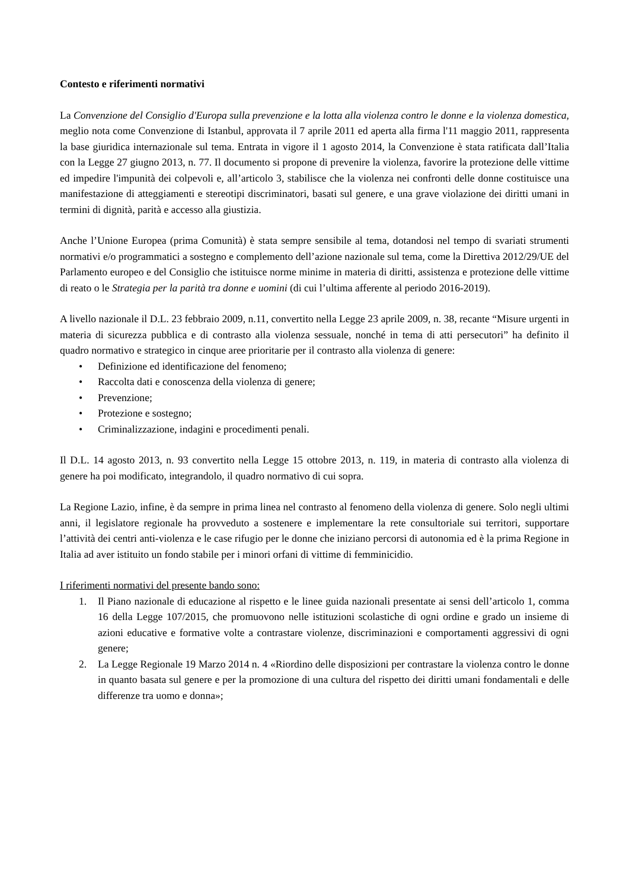Contesto e riferimenti normativi
La Convenzione del Consiglio d'Europa sulla prevenzione e la lotta alla violenza contro le donne e la violenza domestica, meglio nota come Convenzione di Istanbul, approvata il 7 aprile 2011 ed aperta alla firma l'11 maggio 2011, rappresenta la base giuridica internazionale sul tema. Entrata in vigore il 1 agosto 2014, la Convenzione è stata ratificata dall’Italia con la Legge 27 giugno 2013, n. 77. Il documento si propone di prevenire la violenza, favorire la protezione delle vittime ed impedire l'impunità dei colpevoli e, all’articolo 3, stabilisce che la violenza nei confronti delle donne costituisce una manifestazione di atteggiamenti e stereotipi discriminatori, basati sul genere, e una grave violazione dei diritti umani in termini di dignità, parità e accesso alla giustizia.
Anche l’Unione Europea (prima Comunità) è stata sempre sensibile al tema, dotandosi nel tempo di svariati strumenti normativi e/o programmatici a sostegno e complemento dell’azione nazionale sul tema, come la Direttiva 2012/29/UE del Parlamento europeo e del Consiglio che istituisce norme minime in materia di diritti, assistenza e protezione delle vittime di reato o le Strategia per la parità tra donne e uomini (di cui l’ultima afferente al periodo 2016-2019).
A livello nazionale il D.L. 23 febbraio 2009, n.11, convertito nella Legge 23 aprile 2009, n. 38, recante “Misure urgenti in materia di sicurezza pubblica e di contrasto alla violenza sessuale, nonché in tema di atti persecutori” ha definito il quadro normativo e strategico in cinque aree prioritarie per il contrasto alla violenza di genere:
• Definizione ed identificazione del fenomeno;
• Raccolta dati e conoscenza della violenza di genere;
• Prevenzione;
• Protezione e sostegno;
• Criminalizzazione, indagini e procedimenti penali.
Il D.L. 14 agosto 2013, n. 93 convertito nella Legge 15 ottobre 2013, n. 119, in materia di contrasto alla violenza di genere ha poi modificato, integrandolo, il quadro normativo di cui sopra.
La Regione Lazio, infine, è da sempre in prima linea nel contrasto al fenomeno della violenza di genere. Solo negli ultimi anni, il legislatore regionale ha provveduto a sostenere e implementare la rete consultoriale sui territori, supportare l’attività dei centri anti-violenza e le case rifugio per le donne che iniziano percorsi di autonomia ed è la prima Regione in Italia ad aver istituito un fondo stabile per i minori orfani di vittime di femminicidio.
I riferimenti normativi del presente bando sono:
1. Il Piano nazionale di educazione al rispetto e le linee guida nazionali presentate ai sensi dell’articolo 1, comma 16 della Legge 107/2015, che promuovono nelle istituzioni scolastiche di ogni ordine e grado un insieme di azioni educative e formative volte a contrastare violenze, discriminazioni e comportamenti aggressivi di ogni genere;
2. La Legge Regionale 19 Marzo 2014 n. 4 «Riordino delle disposizioni per contrastare la violenza contro le donne in quanto basata sul genere e per la promozione di una cultura del rispetto dei diritti umani fondamentali e delle differenze tra uomo e donna»;